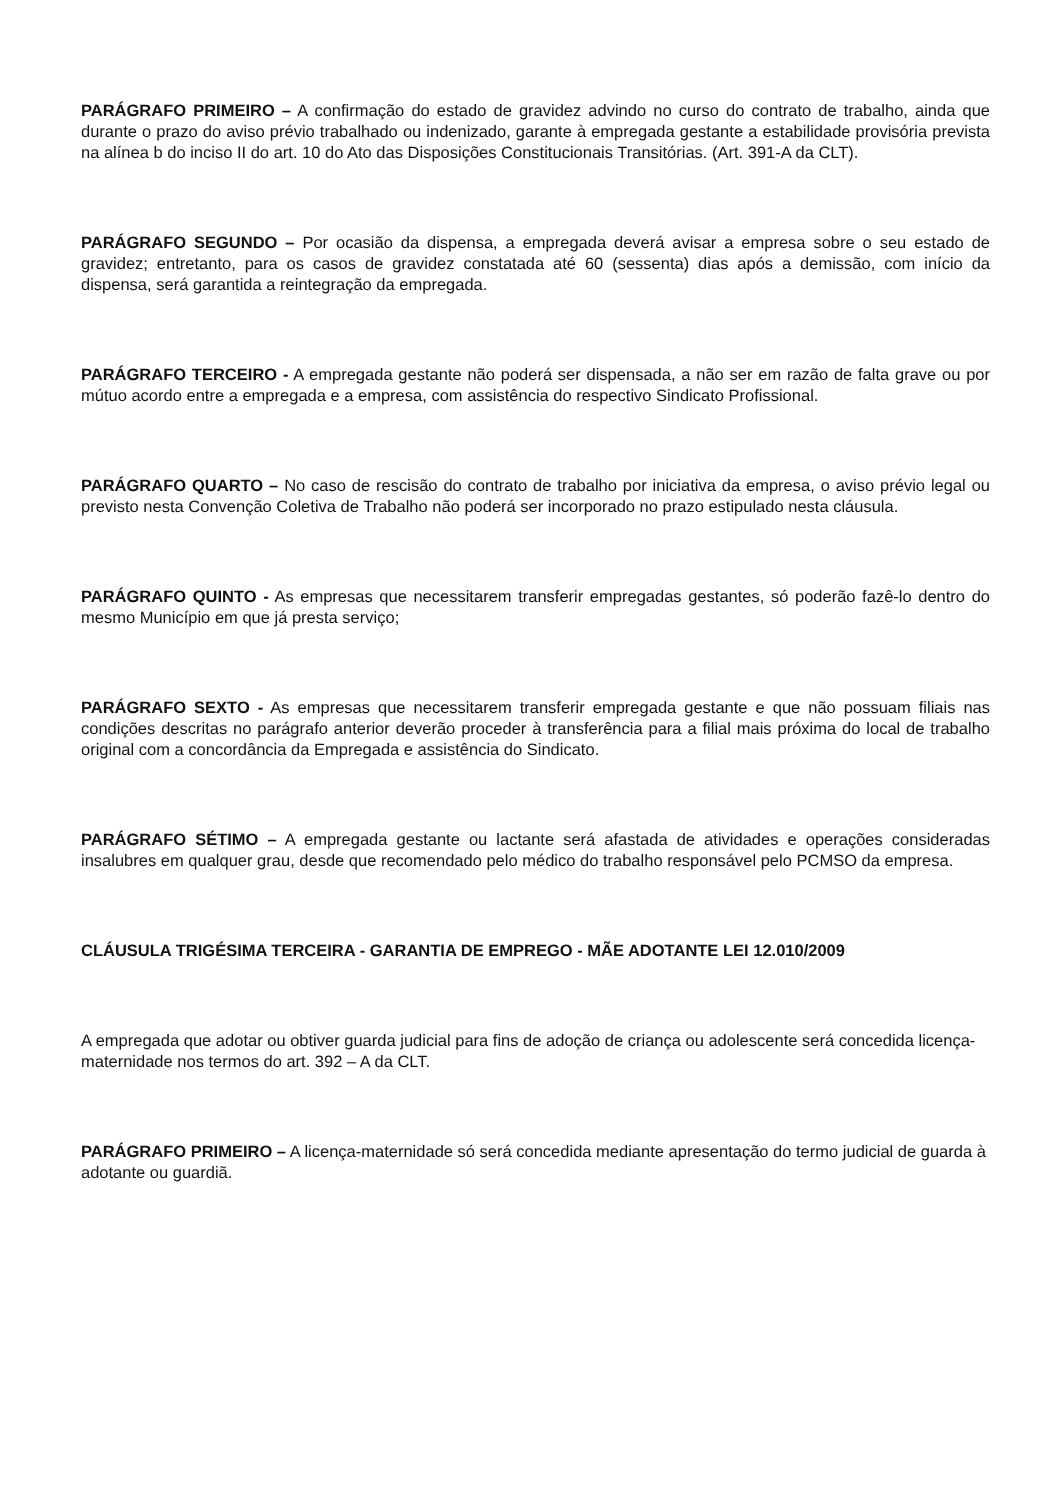PARÁGRAFO PRIMEIRO – A confirmação do estado de gravidez advindo no curso do contrato de trabalho, ainda que durante o prazo do aviso prévio trabalhado ou indenizado, garante à empregada gestante a estabilidade provisória prevista na alínea b do inciso II do art. 10 do Ato das Disposições Constitucionais Transitórias. (Art. 391-A da CLT).
PARÁGRAFO SEGUNDO – Por ocasião da dispensa, a empregada deverá avisar a empresa sobre o seu estado de gravidez; entretanto, para os casos de gravidez constatada até 60 (sessenta) dias após a demissão, com início da dispensa, será garantida a reintegração da empregada.
PARÁGRAFO TERCEIRO - A empregada gestante não poderá ser dispensada, a não ser em razão de falta grave ou por mútuo acordo entre a empregada e a empresa, com assistência do respectivo Sindicato Profissional.
PARÁGRAFO QUARTO – No caso de rescisão do contrato de trabalho por iniciativa da empresa, o aviso prévio legal ou previsto nesta Convenção Coletiva de Trabalho não poderá ser incorporado no prazo estipulado nesta cláusula.
PARÁGRAFO QUINTO - As empresas que necessitarem transferir empregadas gestantes, só poderão fazê-lo dentro do mesmo Município em que já presta serviço;
PARÁGRAFO SEXTO - As empresas que necessitarem transferir empregada gestante e que não possuam filiais nas condições descritas no parágrafo anterior deverão proceder à transferência para a filial mais próxima do local de trabalho original com a concordância da Empregada e assistência do Sindicato.
PARÁGRAFO SÉTIMO – A empregada gestante ou lactante será afastada de atividades e operações consideradas insalubres em qualquer grau, desde que recomendado pelo médico do trabalho responsável pelo PCMSO da empresa.
CLÁUSULA TRIGÉSIMA TERCEIRA - GARANTIA DE EMPREGO - MÃE ADOTANTE LEI 12.010/2009
A empregada que adotar ou obtiver guarda judicial para fins de adoção de criança ou adolescente será concedida licença-maternidade nos termos do art. 392 – A da CLT.
PARÁGRAFO PRIMEIRO – A licença-maternidade só será concedida mediante apresentação do termo judicial de guarda à adotante ou guardiã.